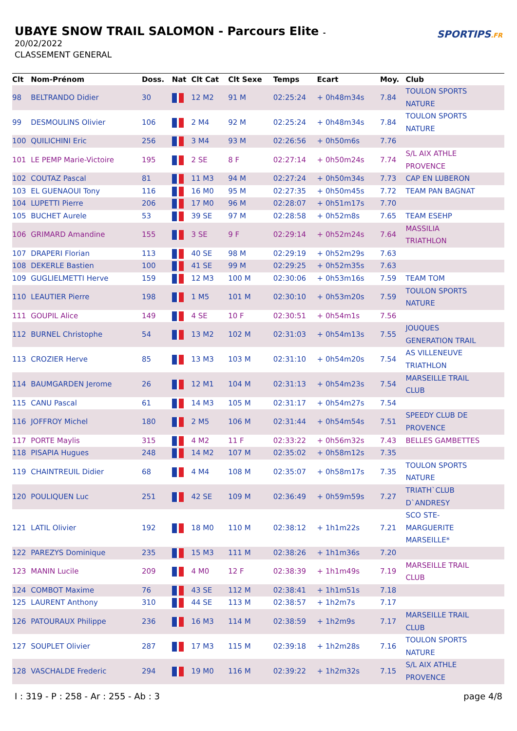UBAYE SNOW TRAIL SALOMON - Parcours Elite -
20/02/2022
CLASSEMENT GENERAL
SPORTIPS.FR
| Clt | Nom-Prénom | Doss. | Nat | Clt Cat | Clt Sexe | Temps | Ecart | Moy. | Club |
| --- | --- | --- | --- | --- | --- | --- | --- | --- | --- |
| 98 | BELTRANDO Didier | 30 | | 12 M2 | 91 M | 02:25:24 | + 0h48m34s | 7.84 | TOULON SPORTS NATURE |
| 99 | DESMOULINS Olivier | 106 | | 2 M4 | 92 M | 02:25:24 | + 0h48m34s | 7.84 | TOULON SPORTS NATURE |
| 100 | QUILICHINI Eric | 256 | | 3 M4 | 93 M | 02:26:56 | + 0h50m6s | 7.76 | |
| 101 | LE PEMP Marie-Victoire | 195 | | 2 SE | 8 F | 02:27:14 | + 0h50m24s | 7.74 | S/L AIX ATHLE PROVENCE |
| 102 | COUTAZ Pascal | 81 | | 11 M3 | 94 M | 02:27:24 | + 0h50m34s | 7.73 | CAP EN LUBERON |
| 103 | EL GUENAOUI Tony | 116 | | 16 M0 | 95 M | 02:27:35 | + 0h50m45s | 7.72 | TEAM PAN BAGNAT |
| 104 | LUPETTI Pierre | 206 | | 17 M0 | 96 M | 02:28:07 | + 0h51m17s | 7.70 | |
| 105 | BUCHET Aurele | 53 | | 39 SE | 97 M | 02:28:58 | + 0h52m8s | 7.65 | TEAM ESEHP |
| 106 | GRIMARD Amandine | 155 | | 3 SE | 9 F | 02:29:14 | + 0h52m24s | 7.64 | MASSILIA TRIATHLON |
| 107 | DRAPERI Florian | 113 | | 40 SE | 98 M | 02:29:19 | + 0h52m29s | 7.63 | |
| 108 | DEKERLE Bastien | 100 | | 41 SE | 99 M | 02:29:25 | + 0h52m35s | 7.63 | |
| 109 | GUGLIELMETTI Herve | 159 | | 12 M3 | 100 M | 02:30:06 | + 0h53m16s | 7.59 | TEAM TOM |
| 110 | LEAUTIER Pierre | 198 | | 1 M5 | 101 M | 02:30:10 | + 0h53m20s | 7.59 | TOULON SPORTS NATURE |
| 111 | GOUPIL Alice | 149 | | 4 SE | 10 F | 02:30:51 | + 0h54m1s | 7.56 | |
| 112 | BURNEL Christophe | 54 | | 13 M2 | 102 M | 02:31:03 | + 0h54m13s | 7.55 | JOUQUES GENERATION TRAIL |
| 113 | CROZIER Herve | 85 | | 13 M3 | 103 M | 02:31:10 | + 0h54m20s | 7.54 | AS VILLENEUVE TRIATHLON |
| 114 | BAUMGARDEN Jerome | 26 | | 12 M1 | 104 M | 02:31:13 | + 0h54m23s | 7.54 | MARSEILLE TRAIL CLUB |
| 115 | CANU Pascal | 61 | | 14 M3 | 105 M | 02:31:17 | + 0h54m27s | 7.54 | |
| 116 | JOFFROY Michel | 180 | | 2 M5 | 106 M | 02:31:44 | + 0h54m54s | 7.51 | SPEEDY CLUB DE PROVENCE |
| 117 | PORTE Maylis | 315 | | 4 M2 | 11 F | 02:33:22 | + 0h56m32s | 7.43 | BELLES GAMBETTES |
| 118 | PISAPIA Hugues | 248 | | 14 M2 | 107 M | 02:35:02 | + 0h58m12s | 7.35 | |
| 119 | CHAINTREUIL Didier | 68 | | 4 M4 | 108 M | 02:35:07 | + 0h58m17s | 7.35 | TOULON SPORTS NATURE |
| 120 | POULIQUEN Luc | 251 | | 42 SE | 109 M | 02:36:49 | + 0h59m59s | 7.27 | TRIATH`CLUB D`ANDRESY |
| 121 | LATIL Olivier | 192 | | 18 M0 | 110 M | 02:38:12 | + 1h1m22s | 7.21 | SCO STE- MARGUERITE MARSEILLE* |
| 122 | PAREZYS Dominique | 235 | | 15 M3 | 111 M | 02:38:26 | + 1h1m36s | 7.20 | |
| 123 | MANIN Lucile | 209 | | 4 M0 | 12 F | 02:38:39 | + 1h1m49s | 7.19 | MARSEILLE TRAIL CLUB |
| 124 | COMBOT Maxime | 76 | | 43 SE | 112 M | 02:38:41 | + 1h1m51s | 7.18 | |
| 125 | LAURENT Anthony | 310 | | 44 SE | 113 M | 02:38:57 | + 1h2m7s | 7.17 | |
| 126 | PATOURAUX Philippe | 236 | | 16 M3 | 114 M | 02:38:59 | + 1h2m9s | 7.17 | MARSEILLE TRAIL CLUB |
| 127 | SOUPLET Olivier | 287 | | 17 M3 | 115 M | 02:39:18 | + 1h2m28s | 7.16 | TOULON SPORTS NATURE |
| 128 | VASCHALDE Frederic | 294 | | 19 M0 | 116 M | 02:39:22 | + 1h2m32s | 7.15 | S/L AIX ATHLE PROVENCE |
I : 319 - P : 258 - Ar : 255 - Ab : 3 page 4/8